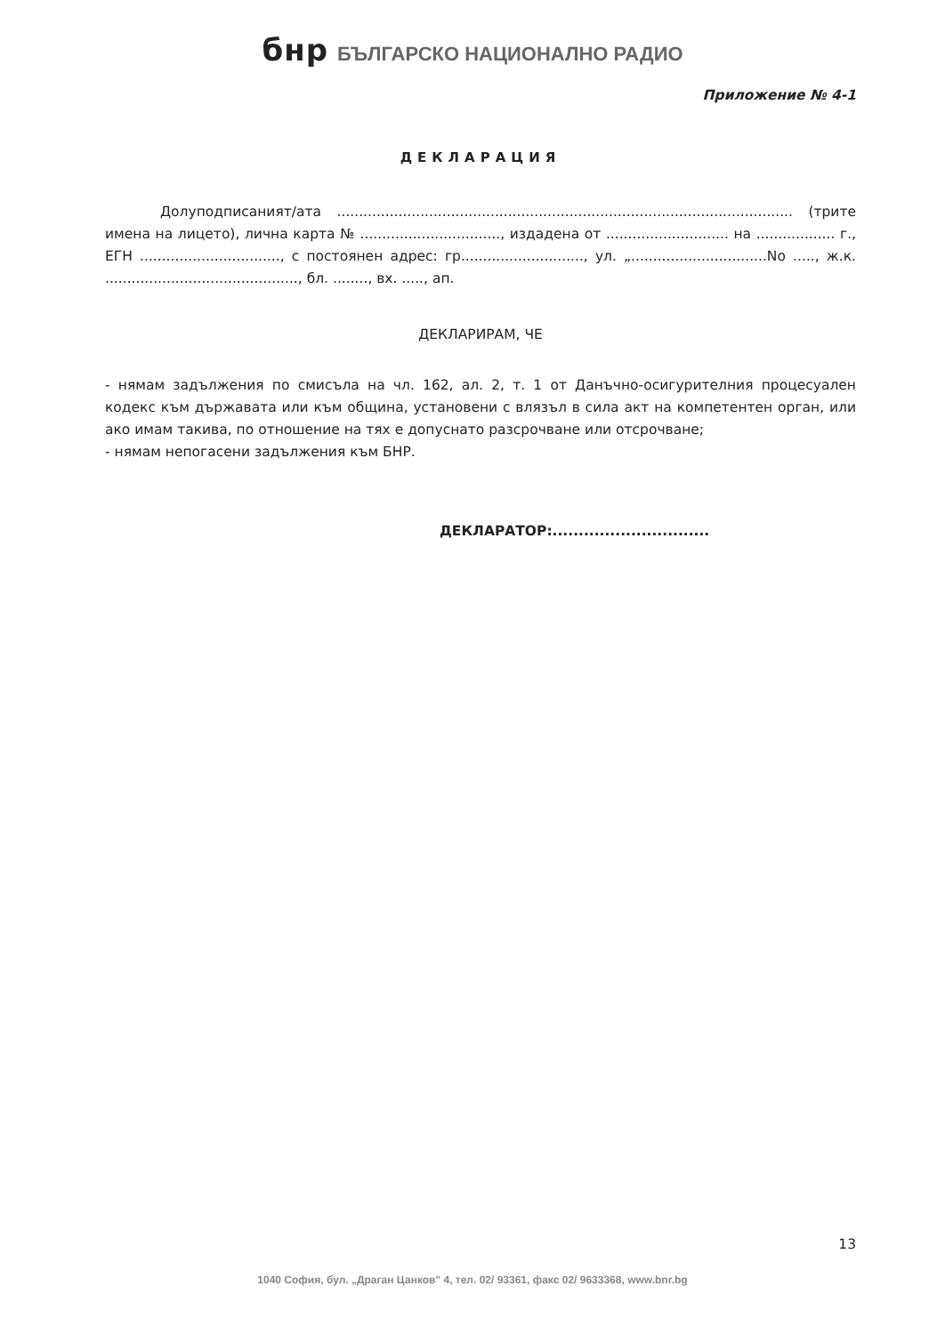бнр БЪЛГАРСКО НАЦИОНАЛНО РАДИО
Приложение № 4-1
ДЕКЛАРАЦИЯ
Долуподписаният/ата ........................................................................................................ (трите имена на лицето), лична карта № ................................, издадена от ............................ на .................. г., ЕГН ................................, с постоянен адрес: гр............................, ул. „...............................No ....., ж.к. ............................................, бл. ........, вх. ....., ап.
ДЕКЛАРИРАМ, ЧЕ
- нямам задължения по смисъла на чл. 162, ал. 2, т. 1 от Данъчно-осигурителния процесуален кодекс към държавата или към община, установени с влязъл в сила акт на компетентен орган, или ако имам такива, по отношение на тях е допуснато разсрочване или отсрочване;
- нямам непогасени задължения към БНР.
ДЕКЛАРАТОР:..............................
13
1040 София, бул. „Драган Цанков" 4, тел. 02/ 93361, факс 02/ 9633368, www.bnr.bg